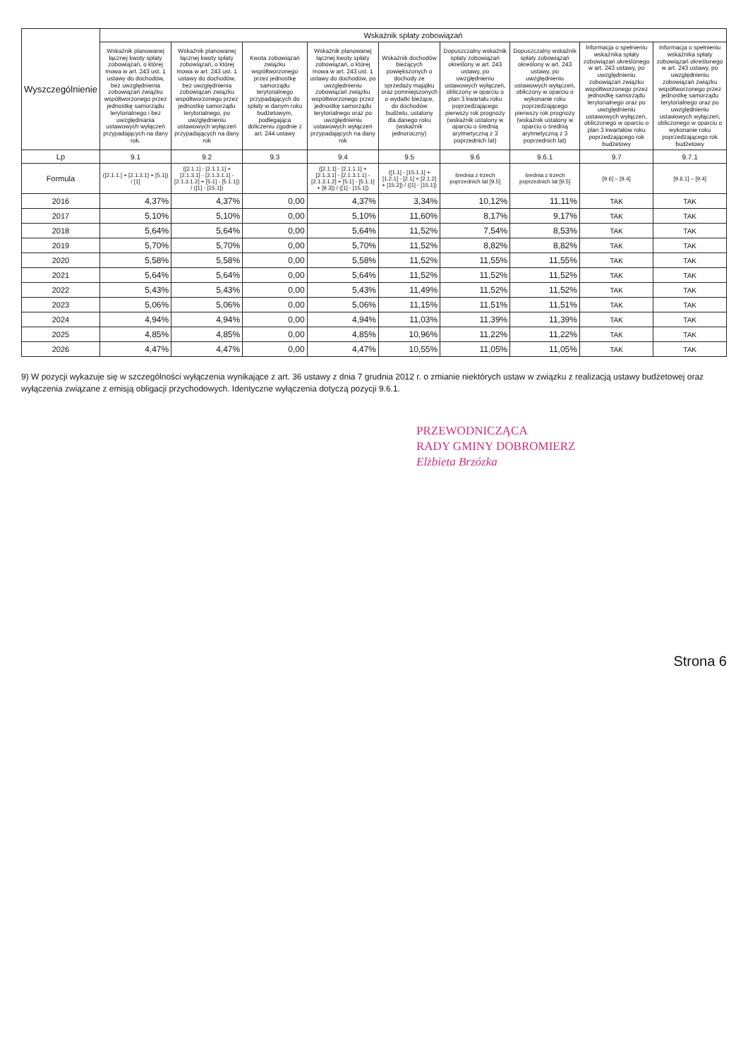| Wyszczególnienie | Wskaźnik spłaty zobowiązań | | | | | | | | |
| --- | --- | --- | --- | --- | --- | --- | --- | --- | --- |
| | Wskaźnik planowanej łącznej kwoty spłaty zobowiązań, o której mowa w art. 243 ust. 1 ustawy do dochodów, bez uwzględnienia zobowiązań związku współtworzonego przez jednostkę samorządu terytorialnego i bez uwzględniania ustawowych wyłączeń przypadających na dany rok. | Wskaźnik planowanej łącznej kwoty spłaty zobowiązań, o której mowa w art. 243 ust. 1 ustawy do dochodów, bez uwzględnienia zobowiązań związku współtworzonego przez jednostkę samorządu terytorialnego, po uwzględnieniu ustawowych wyłączeń przypadających na dany rok | Kwota zobowiązań związku współtworzonego przez jednostkę samorządu terytorialnego przypadających do spłaty w danym roku budżetowym, podlegająca doliczeniu zgodnie z art. 244 ustawy | Wskaźnik planowanej łącznej kwoty spłaty zobowiązań, o której mowa w art. 243 ust. 1 ustawy do dochodów, po uwzględnieniu zobowiązań związku współtworzonego przez jednostkę samorządu terytorialnego oraz po uwzględnieniu ustawowych wyłączeń przypadających na dany rok | Wskaźnik dochodów bieżących powiększonych o dochody ze sprzedaży majątku oraz pomniejszonych o wydatki bieżące, do dochodów budżetu, ustalony dla danego roku (wskaźnik jednoroczny) | Dopuszczalny wskaźnik spłaty zobowiązań określony w art. 243 ustawy, po uwzględnieniu ustawowych wyłączeń, obliczony w oparciu o plan 3 kwartału roku poprzedzającego pierwszy rok prognozy (wskaźnik ustalony w oparciu o średnią arytmetyczną z 3 poprzednich lat) | Dopuszczalny wskaźnik spłaty zobowiązań określony w art. 243 ustawy, po uwzględnieniu ustawowych wyłączeń, obliczony w oparciu o wykonanie roku poprzedzającego pierwszy rok prognozy (wskaźnik ustalony w oparciu o średnią arytmetyczną z 3 poprzednich lat) | Informacja o spełnieniu wskaźnika spłaty zobowiązań określonego w art. 243 ustawy, po uwzględnieniu zobowiązań związku współtworzonego przez jednostkę samorządu terytorialnego oraz po uwzględnieniu ustawowych wyłączeń, obliczonego w oparciu o plan 3 kwartałów roku poprzedzającego rok budżetowy | Informacja o spełnieniu wskaźnika spłaty zobowiązań określonego w art. 243 ustawy, po uwzględnieniu zobowiązań związku współtworzonego przez jednostkę samorządu terytorialnego oraz po uwzględnieniu ustawowych wyłączeń, obliczonego w oparciu o wykonanie roku poprzedzającego rok budżetowy |
| Lp | 9.1 | 9.2 | 9.3 | 9.4 | 9.5 | 9.6 | 9.6.1 | 9.7 | 9.7.1 |
| Formula | ([2.1.1.] + [2.1.3.1] + [5.1]) / [1] | ([2.1.1] - [2.1.1.1] + [2.1.3.1] - [2.1.3.1.1] - [2.1.3.1.2] + [5.1] - [5.1.1]) / ([1] - [15.1]) | | ([2.1.1] - [2.1.1.1] + [2.1.3.1] - [2.1.3.1.1] - [2.1.3.1.2] + [5.1] - [5.1.1] + [9.3]) / ([1] - [15.1]) | ([1.1] - [15.1.1] + [1.2.1] - [2.1] + [2.1.2] + [15.2]) / ([1] - [15.1]) | średnia z trzech poprzednich lat [9.5] | średnia z trzech poprzednich lat [9.5] | [9.6] – [9.4] | [9.6.1] – [9.4] |
| 2016 | 4,37% | 4,37% | 0,00 | 4,37% | 3,34% | 10,12% | 11,11% | TAK | TAK |
| 2017 | 5,10% | 5,10% | 0,00 | 5,10% | 11,60% | 8,17% | 9,17% | TAK | TAK |
| 2018 | 5,64% | 5,64% | 0,00 | 5,64% | 11,52% | 7,54% | 8,53% | TAK | TAK |
| 2019 | 5,70% | 5,70% | 0,00 | 5,70% | 11,52% | 8,82% | 8,82% | TAK | TAK |
| 2020 | 5,58% | 5,58% | 0,00 | 5,58% | 11,52% | 11,55% | 11,55% | TAK | TAK |
| 2021 | 5,64% | 5,64% | 0,00 | 5,64% | 11,52% | 11,52% | 11,52% | TAK | TAK |
| 2022 | 5,43% | 5,43% | 0,00 | 5,43% | 11,49% | 11,52% | 11,52% | TAK | TAK |
| 2023 | 5,06% | 5,06% | 0,00 | 5,06% | 11,15% | 11,51% | 11,51% | TAK | TAK |
| 2024 | 4,94% | 4,94% | 0,00 | 4,94% | 11,03% | 11,39% | 11,39% | TAK | TAK |
| 2025 | 4,85% | 4,85% | 0,00 | 4,85% | 10,96% | 11,22% | 11,22% | TAK | TAK |
| 2026 | 4,47% | 4,47% | 0,00 | 4,47% | 10,55% | 11,05% | 11,05% | TAK | TAK |
9) W pozycji wykazuje się w szczególności wyłączenia wynikające z art. 36 ustawy z dnia 7 grudnia 2012 r. o zmianie niektórych ustaw w związku z realizacją ustawy budżetowej oraz wyłączenia związane z emisją obligacji przychodowych. Identyczne wyłączenia dotyczą pozycji 9.6.1.
PRZEWODNICZĄCA
RADY GMINY DOBROMIERZ
Elżbieta Brzózka
Strona 6